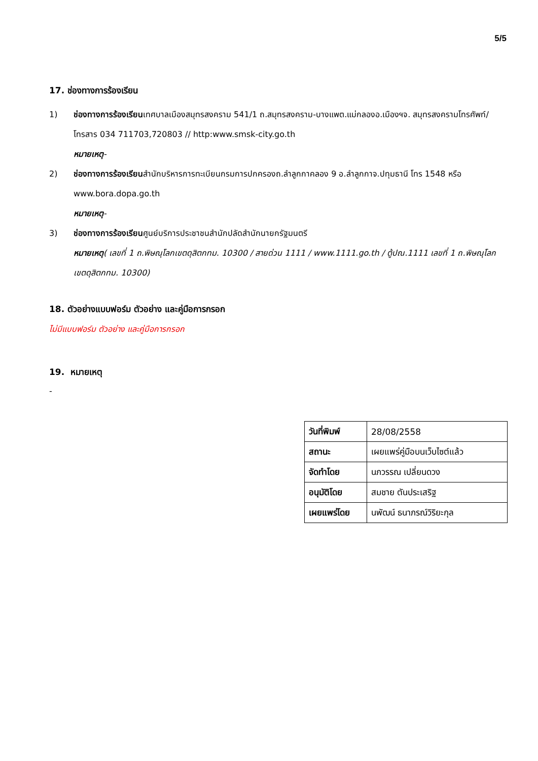5/5
17. ช่องทางการร้องเรียน
1) ช่องทางการร้องเรียนเทศบาลเมืองสมุทรสงคราม 541/1 ถ.สมุทรสงคราม-บางแพต.แม่กลองอ.เมืองฯจ. สมุทรสงครามโทรศัพท์/โทรสาร 034 711703,720803 // http:www.smsk-city.go.th
หมายเหตุ-
2) ช่องทางการร้องเรียนสำนักบริหารการทะเบียนกรมการปกครองถ.ลำลูกกาคลอง 9 อ.ลำลูกกาจ.ปทุมธานี โทร 1548 หรือ www.bora.dopa.go.th
หมายเหตุ-
3) ช่องทางการร้องเรียนศูนย์บริการประชาชนสำนักปลัดสำนักนายกรัฐมนตรี
หมายเหตุ( เลขที่ 1 ถ.พิษณุโลกเขตดุสิตกทม. 10300 / สายด่วน 1111 / www.1111.go.th / ตู้ปณ.1111 เลขที่ 1 ถ.พิษณุโลกเขตดุสิตกทม. 10300)
18. ตัวอย่างแบบฟอร์ม ตัวอย่าง และคู่มือการกรอก
ไม่มีแบบฟอร์ม ตัวอย่าง และคู่มือการกรอก
19. หมายเหตุ
-
| วันที่พิมพ์ | 28/08/2558 |
| สถานะ | เผยแพร่คู่มือบนเว็บไซต์แล้ว |
| จัดทำโดย | นภวรรณ เปลี่ยนดวง |
| อนุมัติโดย | สมชาย ตันประเสริฐ |
| เผยแพร่โดย | นพัฒน์ ธนาภรณ์วิริยะกุล |